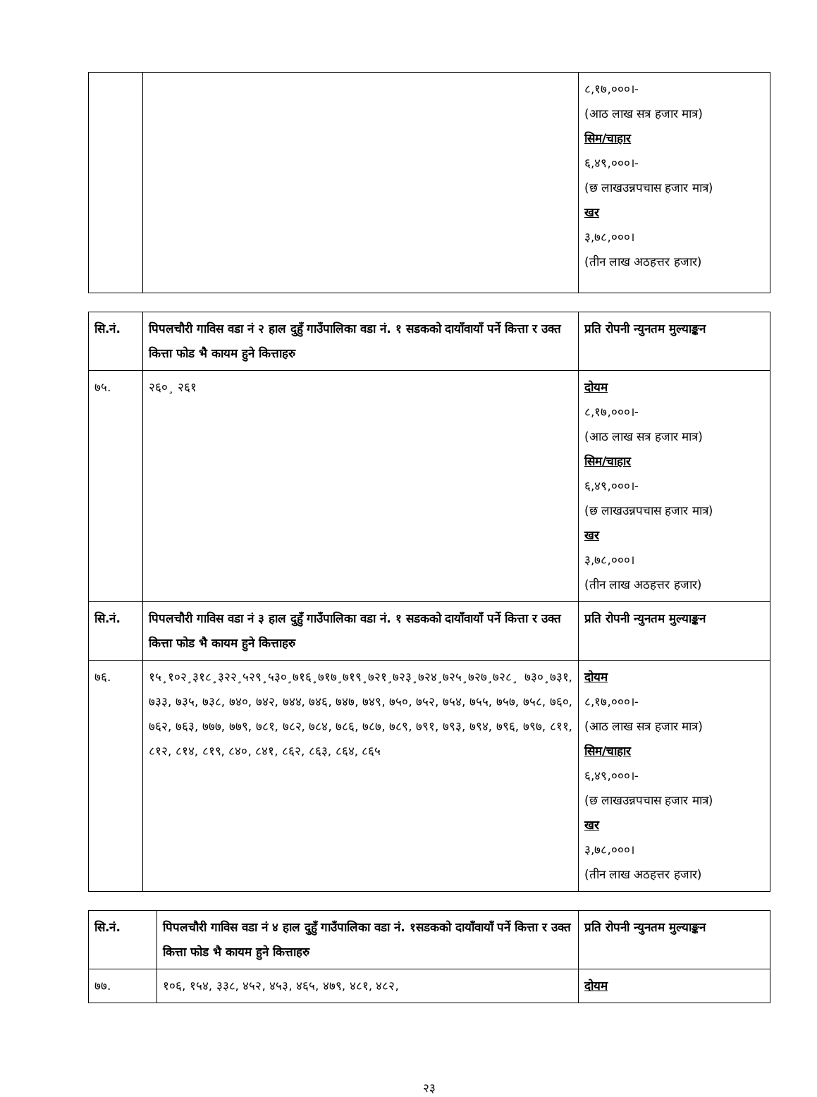| | | ८,१७,०००।- (आठ लाख सत्र हजार मात्र) सिम/चाहार ६,४९,०००।- (छ लाखउन्नपचास हजार मात्र) खर ३,७८,०००। (तीन लाख अठहत्तर हजार) |
| सि.नं. | पिपलचौरी गाविस वडा नं २ हाल दुहुँ गाउँपालिका वडा नं. १ सडकको दायाँवायाँ पर्ने कित्ता र उक्त कित्ता फोड भै कायम हुने कित्ताहरु | प्रति रोपनी न्युनतम मुल्याङ्कन |
| --- | --- | --- |
| ७५. | २६०¸ २६१ | दोयम ८,१७,०००।- (आठ लाख सत्र हजार मात्र) सिम/चाहार ६,४९,०००।- (छ लाखउन्नपचास हजार मात्र) खर ३,७८,०००। (तीन लाख अठहत्तर हजार) |
| सि.नं. | पिपलचौरी गाविस वडा नं ३ हाल दुहुँ गाउँपालिका वडा नं. १ सडकको दायाँवायाँ पर्ने कित्ता र उक्त कित्ता फोड भै कायम हुने कित्ताहरु | प्रति रोपनी न्युनतम मुल्याङ्कन |
| ७६. | १५¸१०२¸३१८¸३२२¸५२९¸५३०¸७१६¸७१७¸७१९¸७२१¸७२३¸७२४¸७२५¸७२७¸७२८¸ ७३०¸७३१, ७३३, ७३५, ७३८, ७४०, ७४२, ७४४, ७४६, ७४७, ७४९, ७५०, ७५२, ७५४, ७५५, ७५७, ७५८, ७६०, ७६२, ७६३, ७७७, ७७९, ७८१, ७८२, ७८४, ७८६, ७८७, ७८९, ७९१, ७९३, ७९४, ७९६, ७९७, ८११, ८१२, ८१४, ८१९, ८४०, ८४१, ८६२, ८६३, ८६४, ८६५ | दोयम ८,१७,०००।- (आठ लाख सत्र हजार मात्र) सिम/चाहार ६,४९,०००।- (छ लाखउन्नपचास हजार मात्र) खर ३,७८,०००। (तीन लाख अठहत्तर हजार) |
| सि.नं. | पिपलचौरी गाविस वडा नं ४ हाल दुहुँ गाउँपालिका वडा नं. १सडकको दायाँवायाँ पर्ने कित्ता र उक्त कित्ता फोड भै कायम हुने कित्ताहरु | प्रति रोपनी न्युनतम मुल्याङ्कन |
| --- | --- | --- |
| ७७. | १०६, १५४, ३३८, ४५२, ४५३, ४६५, ४७९, ४८१, ४८२, | दोयम |
२३